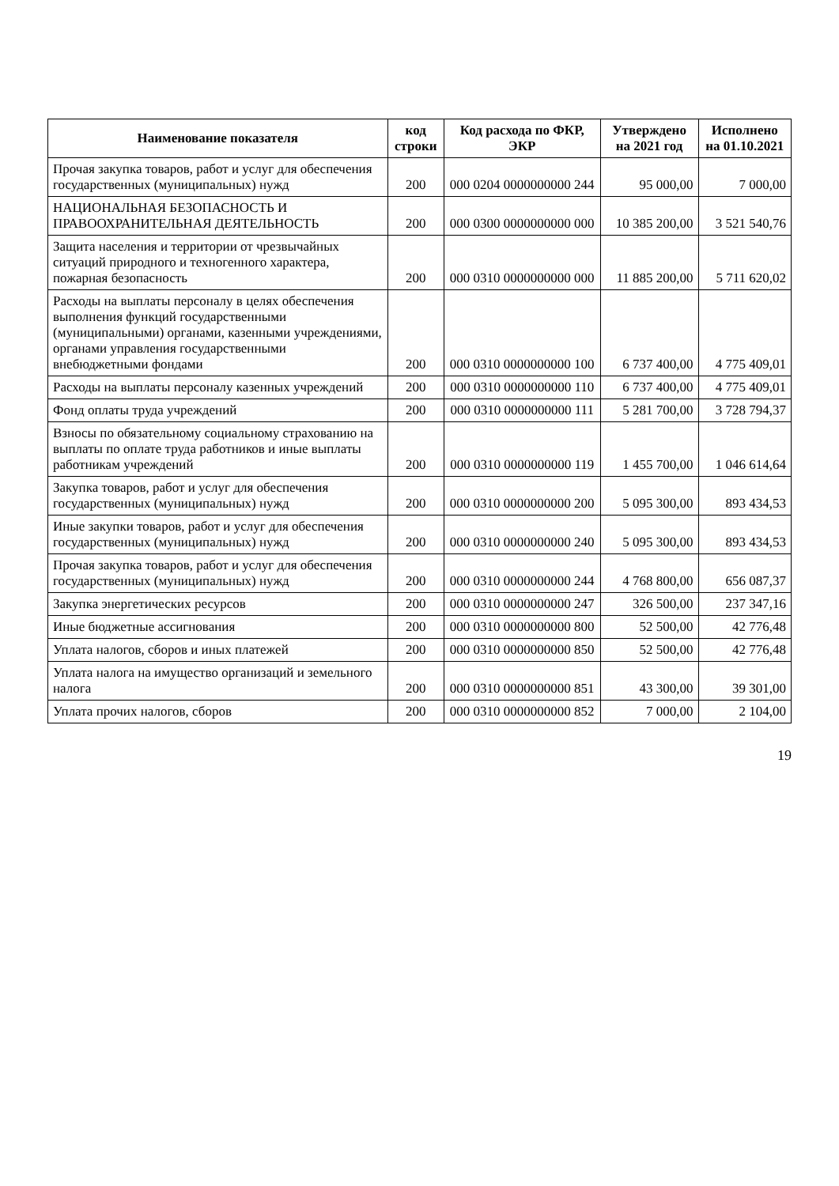| Наименование показателя | код строки | Код расхода по ФКР, ЭКР | Утверждено на 2021 год | Исполнено на 01.10.2021 |
| --- | --- | --- | --- | --- |
| Прочая закупка товаров, работ и услуг для обеспечения государственных (муниципальных) нужд | 200 | 000 0204 0000000000 244 | 95 000,00 | 7 000,00 |
| НАЦИОНАЛЬНАЯ БЕЗОПАСНОСТЬ И ПРАВООХРАНИТЕЛЬНАЯ ДЕЯТЕЛЬНОСТЬ | 200 | 000 0300 0000000000 000 | 10 385 200,00 | 3 521 540,76 |
| Защита населения и территории от чрезвычайных ситуаций природного и техногенного характера, пожарная безопасность | 200 | 000 0310 0000000000 000 | 11 885 200,00 | 5 711 620,02 |
| Расходы на выплаты персоналу в целях обеспечения выполнения функций государственными (муниципальными) органами, казенными учреждениями, органами управления государственными внебюджетными фондами | 200 | 000 0310 0000000000 100 | 6 737 400,00 | 4 775 409,01 |
| Расходы на выплаты персоналу казенных учреждений | 200 | 000 0310 0000000000 110 | 6 737 400,00 | 4 775 409,01 |
| Фонд оплаты труда учреждений | 200 | 000 0310 0000000000 111 | 5 281 700,00 | 3 728 794,37 |
| Взносы по обязательному социальному страхованию на выплаты по оплате труда работников и иные выплаты работникам учреждений | 200 | 000 0310 0000000000 119 | 1 455 700,00 | 1 046 614,64 |
| Закупка товаров, работ и услуг для обеспечения государственных (муниципальных) нужд | 200 | 000 0310 0000000000 200 | 5 095 300,00 | 893 434,53 |
| Иные закупки товаров, работ и услуг для обеспечения государственных (муниципальных) нужд | 200 | 000 0310 0000000000 240 | 5 095 300,00 | 893 434,53 |
| Прочая закупка товаров, работ и услуг для обеспечения государственных (муниципальных) нужд | 200 | 000 0310 0000000000 244 | 4 768 800,00 | 656 087,37 |
| Закупка энергетических ресурсов | 200 | 000 0310 0000000000 247 | 326 500,00 | 237 347,16 |
| Иные бюджетные ассигнования | 200 | 000 0310 0000000000 800 | 52 500,00 | 42 776,48 |
| Уплата налогов, сборов и иных платежей | 200 | 000 0310 0000000000 850 | 52 500,00 | 42 776,48 |
| Уплата налога на имущество организаций и земельного налога | 200 | 000 0310 0000000000 851 | 43 300,00 | 39 301,00 |
| Уплата прочих налогов, сборов | 200 | 000 0310 0000000000 852 | 7 000,00 | 2 104,00 |
19